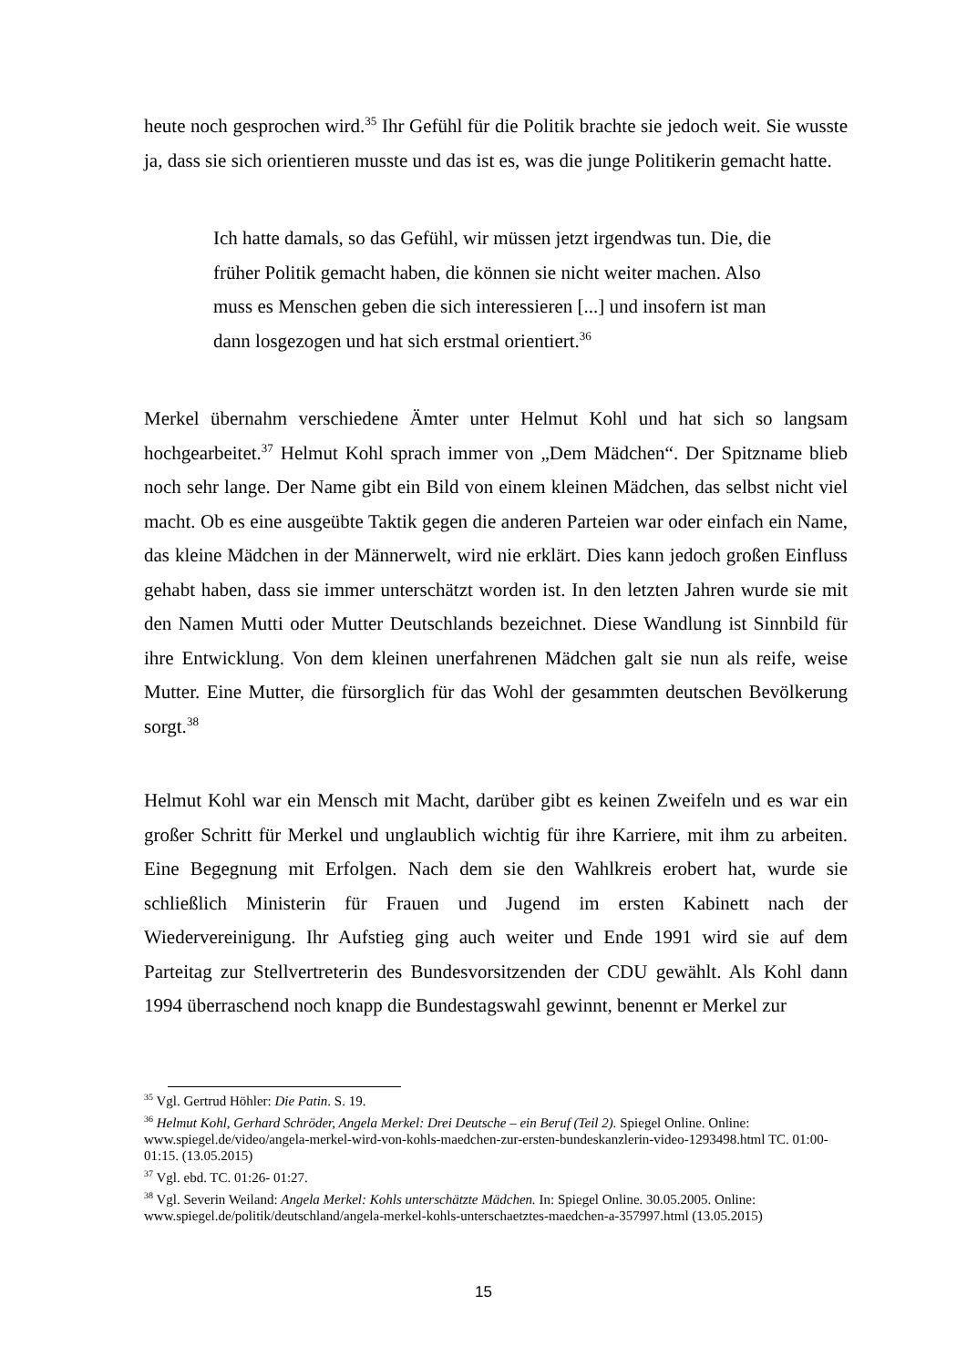heute noch gesprochen wird.<sup>35</sup> Ihr Gefühl für die Politik brachte sie jedoch weit. Sie wusste ja, dass sie sich orientieren musste und das ist es, was die junge Politikerin gemacht hatte.
Ich hatte damals, so das Gefühl, wir müssen jetzt irgendwas tun. Die, die früher Politik gemacht haben, die können sie nicht weiter machen. Also muss es Menschen geben die sich interessieren [...] und insofern ist man dann losgezogen und hat sich erstmal orientiert.<sup>36</sup>
Merkel übernahm verschiedene Ämter unter Helmut Kohl und hat sich so langsam hochgearbeitet.<sup>37</sup> Helmut Kohl sprach immer von „Dem Mädchen“. Der Spitzname blieb noch sehr lange. Der Name gibt ein Bild von einem kleinen Mädchen, das selbst nicht viel macht. Ob es eine ausgeübte Taktik gegen die anderen Parteien war oder einfach ein Name, das kleine Mädchen in der Männerwelt, wird nie erklärt. Dies kann jedoch großen Einfluss gehabt haben, dass sie immer unterschätzt worden ist. In den letzten Jahren wurde sie mit den Namen Mutti oder Mutter Deutschlands bezeichnet. Diese Wandlung ist Sinnbild für ihre Entwicklung. Von dem kleinen unerfahrenen Mädchen galt sie nun als reife, weise Mutter. Eine Mutter, die fürsorglich für das Wohl der gesammten deutschen Bevölkerung sorgt.<sup>38</sup>
Helmut Kohl war ein Mensch mit Macht, darüber gibt es keinen Zweifeln und es war ein großer Schritt für Merkel und unglaublich wichtig für ihre Karriere, mit ihm zu arbeiten. Eine Begegnung mit Erfolgen. Nach dem sie den Wahlkreis erobert hat, wurde sie schließlich Ministerin für Frauen und Jugend im ersten Kabinett nach der Wiedervereinigung. Ihr Aufstieg ging auch weiter und Ende 1991 wird sie auf dem Parteitag zur Stellvertreterin des Bundesvorsitzenden der CDU gewählt. Als Kohl dann 1994 überraschend noch knapp die Bundestagswahl gewinnt, benennt er Merkel zur
<sup>35</sup> Vgl. Gertrud Höhler: Die Patin. S. 19.
<sup>36</sup> Helmut Kohl, Gerhard Schröder, Angela Merkel: Drei Deutsche – ein Beruf (Teil 2). Spiegel Online. Online: www.spiegel.de/video/angela-merkel-wird-von-kohls-maedchen-zur-ersten-bundeskanzlerin-video-1293498.html TC. 01:00-01:15. (13.05.2015)
<sup>37</sup> Vgl. ebd. TC. 01:26- 01:27.
<sup>38</sup> Vgl. Severin Weiland: Angela Merkel: Kohls unterschätzte Mädchen. In: Spiegel Online. 30.05.2005. Online: www.spiegel.de/politik/deutschland/angela-merkel-kohls-unterschaetztes-maedchen-a-357997.html (13.05.2015)
15